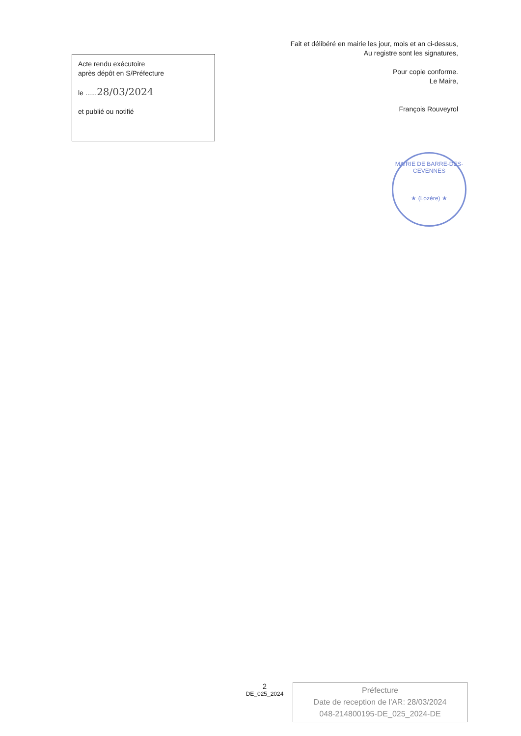Acte rendu exécutoire
après dépôt en S/Préfecture
le ......28/03/2024
et publié ou notifié
Fait et délibéré en mairie les jour, mois et an ci-dessus,
Au registre sont les signatures,
Pour copie conforme.
Le Maire,
François Rouveyrol
MAIRIE DE BARRE-DES-CEVENNES
★ (Lozère) ★
2
DE_025_2024
Préfecture
Date de reception de l'AR: 28/03/2024
048-214800195-DE_025_2024-DE